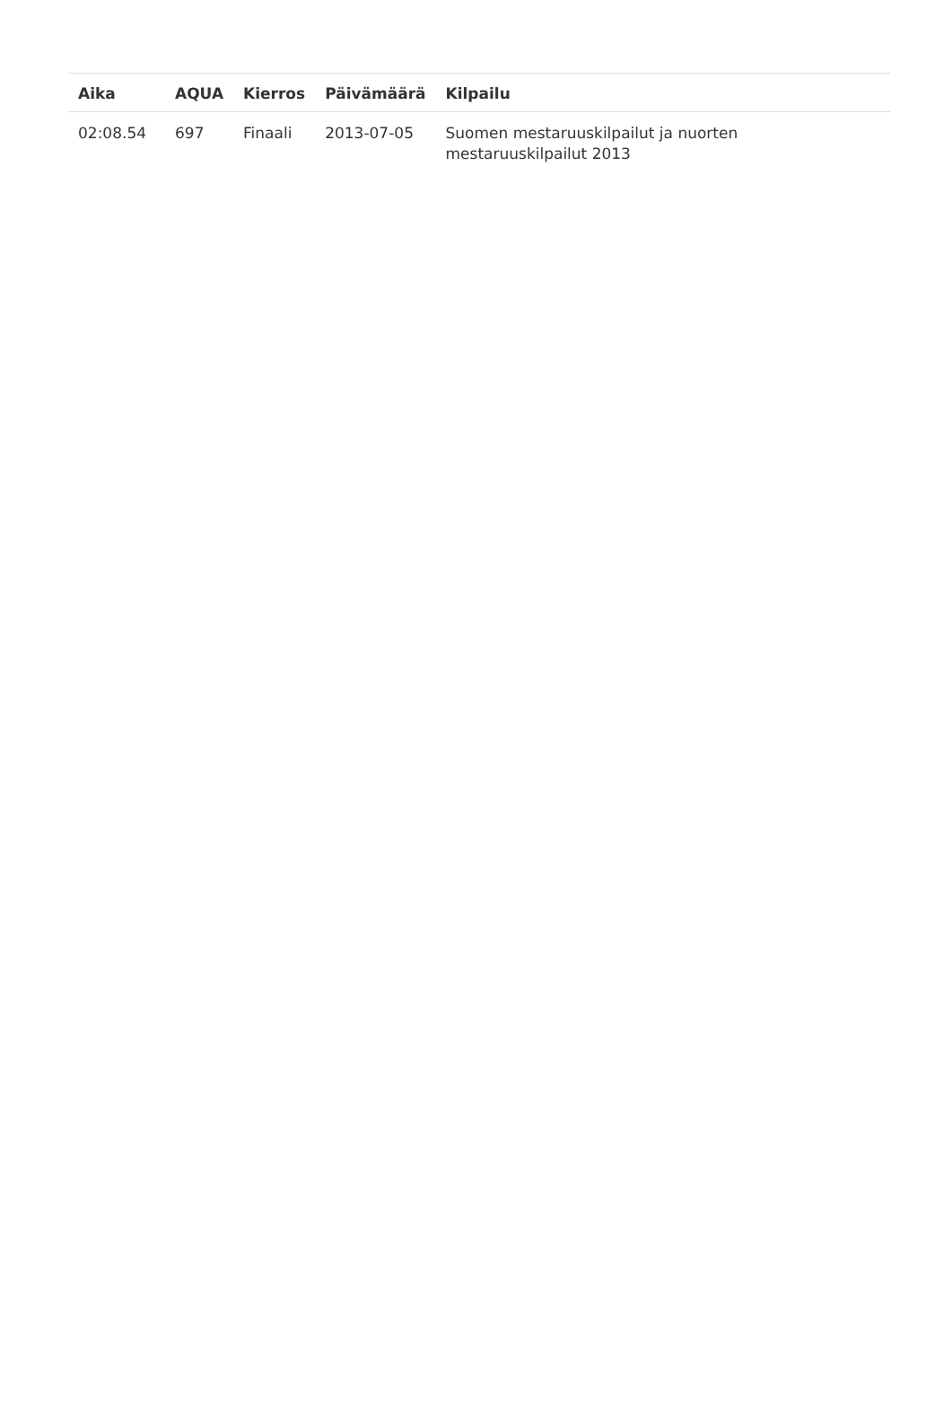| Aika | AQUA | Kierros | Päivämäärä | Kilpailu |
| --- | --- | --- | --- | --- |
| 02:08.54 | 697 | Finaali | 2013-07-05 | Suomen mestaruuskilpailut ja nuorten mestaruuskilpailut 2013 |